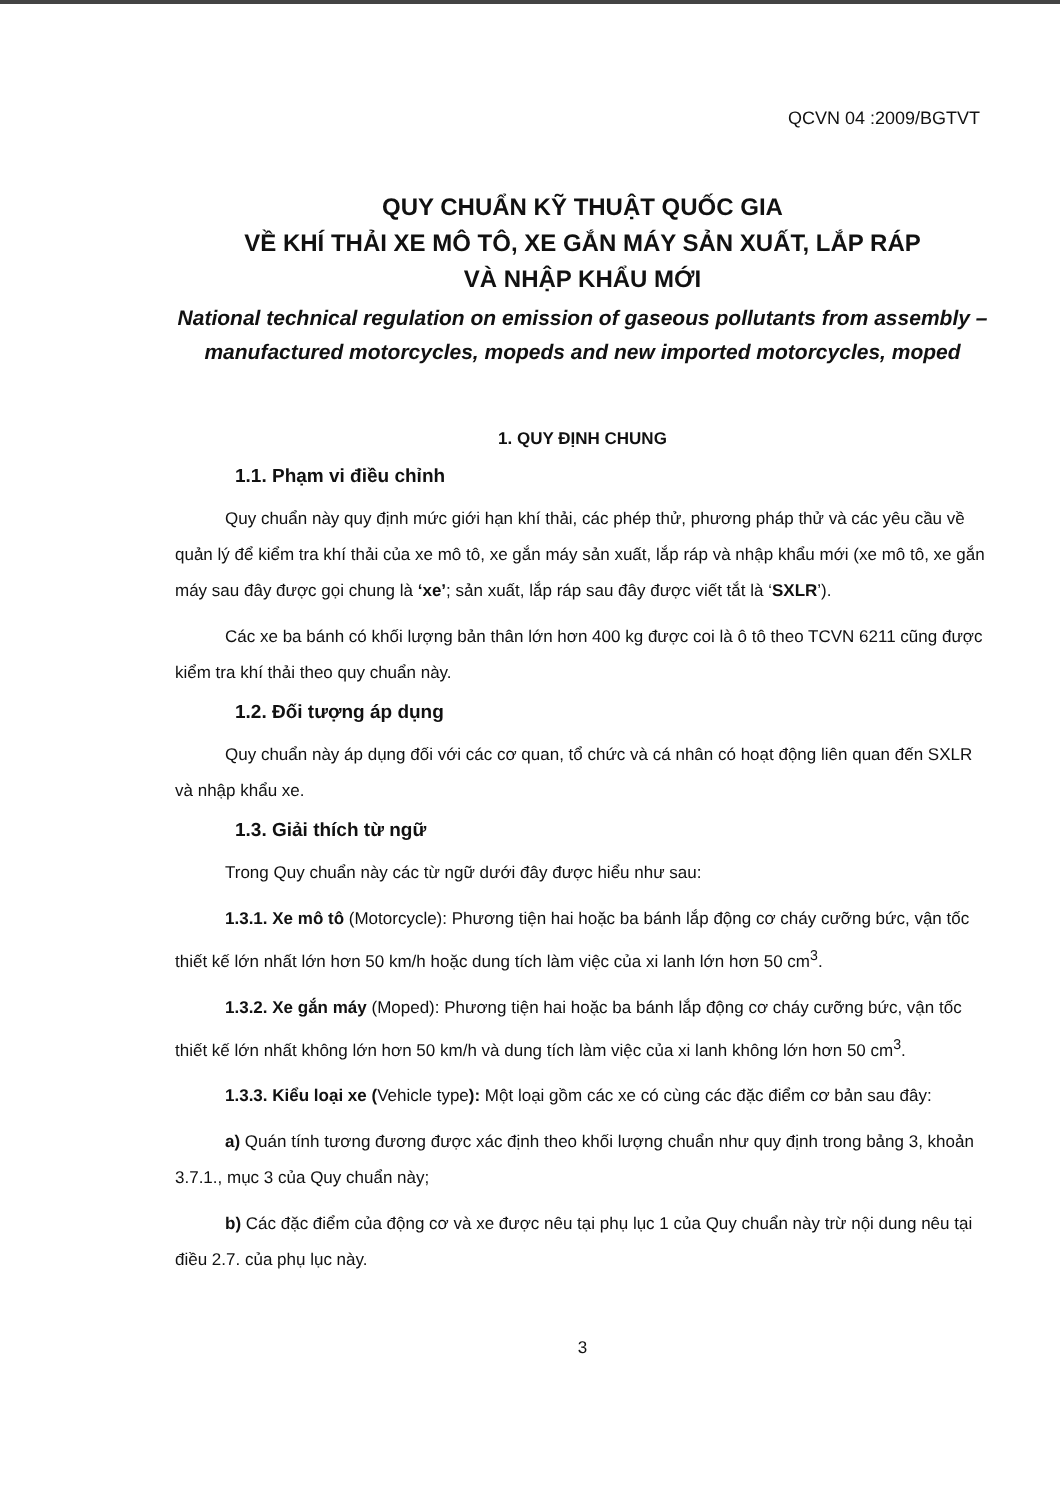QCVN 04 :2009/BGTVT
QUY CHUẨN KỸ THUẬT QUỐC GIA
VỀ KHÍ THẢI XE MÔ TÔ, XE GẮN MÁY SẢN XUẤT, LẮP RÁP
VÀ NHẬP KHẨU MỚI
National technical regulation on emission of gaseous pollutants from assembly – manufactured motorcycles, mopeds and new imported motorcycles, moped
1. QUY ĐỊNH CHUNG
1.1. Phạm vi điều chỉnh
Quy chuẩn này quy định mức giới hạn khí thải, các phép thử, phương pháp thử và các yêu cầu về quản lý để kiểm tra khí thải của xe mô tô, xe gắn máy sản xuất, lắp ráp và nhập khẩu mới (xe mô tô, xe gắn máy sau đây được gọi chung là ‘xe’; sản xuất, lắp ráp sau đây được viết tắt là ‘SXLR’).
Các xe ba bánh có khối lượng bản thân lớn hơn 400 kg được coi là ô tô theo TCVN 6211 cũng được kiểm tra khí thải theo quy chuẩn này.
1.2. Đối tượng áp dụng
Quy chuẩn này áp dụng đối với các cơ quan, tổ chức và cá nhân có hoạt động liên quan đến SXLR và nhập khẩu xe.
1.3. Giải thích từ ngữ
Trong Quy chuẩn này các từ ngữ dưới đây được hiểu như sau:
1.3.1. Xe mô tô (Motorcycle): Phương tiện hai hoặc ba bánh lắp động cơ cháy cưỡng bức, vận tốc thiết kế lớn nhất lớn hơn 50 km/h hoặc dung tích làm việc của xi lanh lớn hơn 50 cm<sup>3</sup>.
1.3.2. Xe gắn máy (Moped): Phương tiện hai hoặc ba bánh lắp động cơ cháy cưỡng bức, vận tốc thiết kế lớn nhất không lớn hơn 50 km/h và dung tích làm việc của xi lanh không lớn hơn 50 cm<sup>3</sup>.
1.3.3. Kiểu loại xe (Vehicle type): Một loại gồm các xe có cùng các đặc điểm cơ bản sau đây:
a) Quán tính tương đương được xác định theo khối lượng chuẩn như quy định trong bảng 3, khoản 3.7.1., mục 3 của Quy chuẩn này;
b) Các đặc điểm của động cơ và xe được nêu tại phụ lục 1 của Quy chuẩn này trừ nội dung nêu tại điều 2.7. của phụ lục này.
3